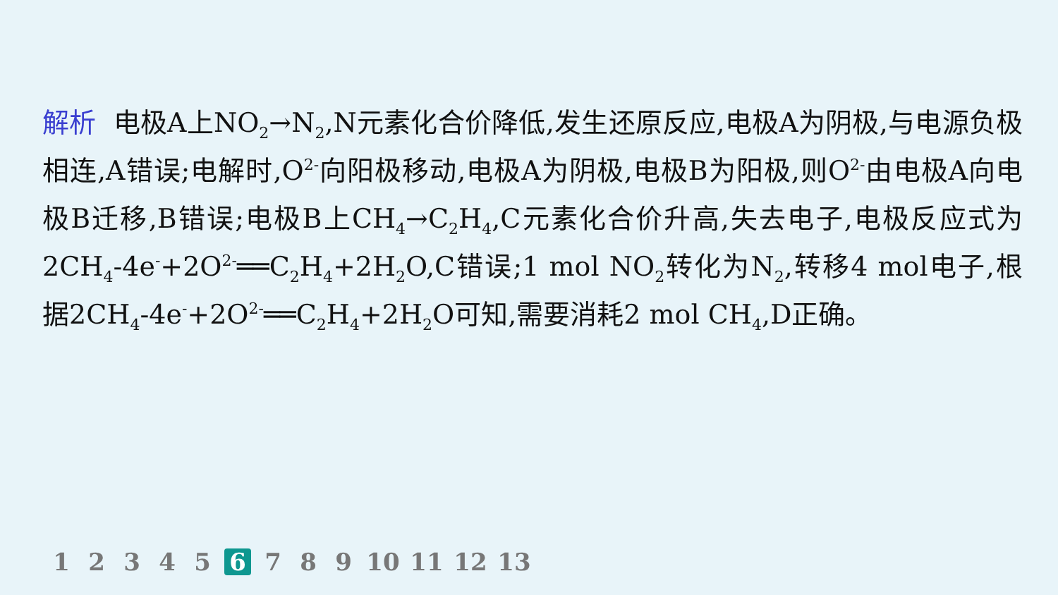解析 电极A上NO<sub>2</sub>→N<sub>2</sub>,N元素化合价降低,发生还原反应,电极A为阴极,与电源负极相连,A错误;电解时,O<sup>2-</sup>向阳极移动,电极A为阴极,电极B为阳极,则O<sup>2-</sup>由电极A向电极B迁移,B错误;电极B上CH<sub>4</sub>→C<sub>2</sub>H<sub>4</sub>,C元素化合价升高,失去电子,电极反应式为2CH<sub>4</sub>-4e<sup>-</sup>+2O<sup>2-</sup>══C<sub>2</sub>H<sub>4</sub>+2H<sub>2</sub>O,C错误;1 mol NO<sub>2</sub>转化为N<sub>2</sub>,转移4 mol电子,根据2CH<sub>4</sub>-4e<sup>-</sup>+2O<sup>2-</sup>══C<sub>2</sub>H<sub>4</sub>+2H<sub>2</sub>O可知,需要消耗2 mol CH<sub>4</sub>,D正确。
1 2 3 4 5 6 7 8 9 10 11 12 13